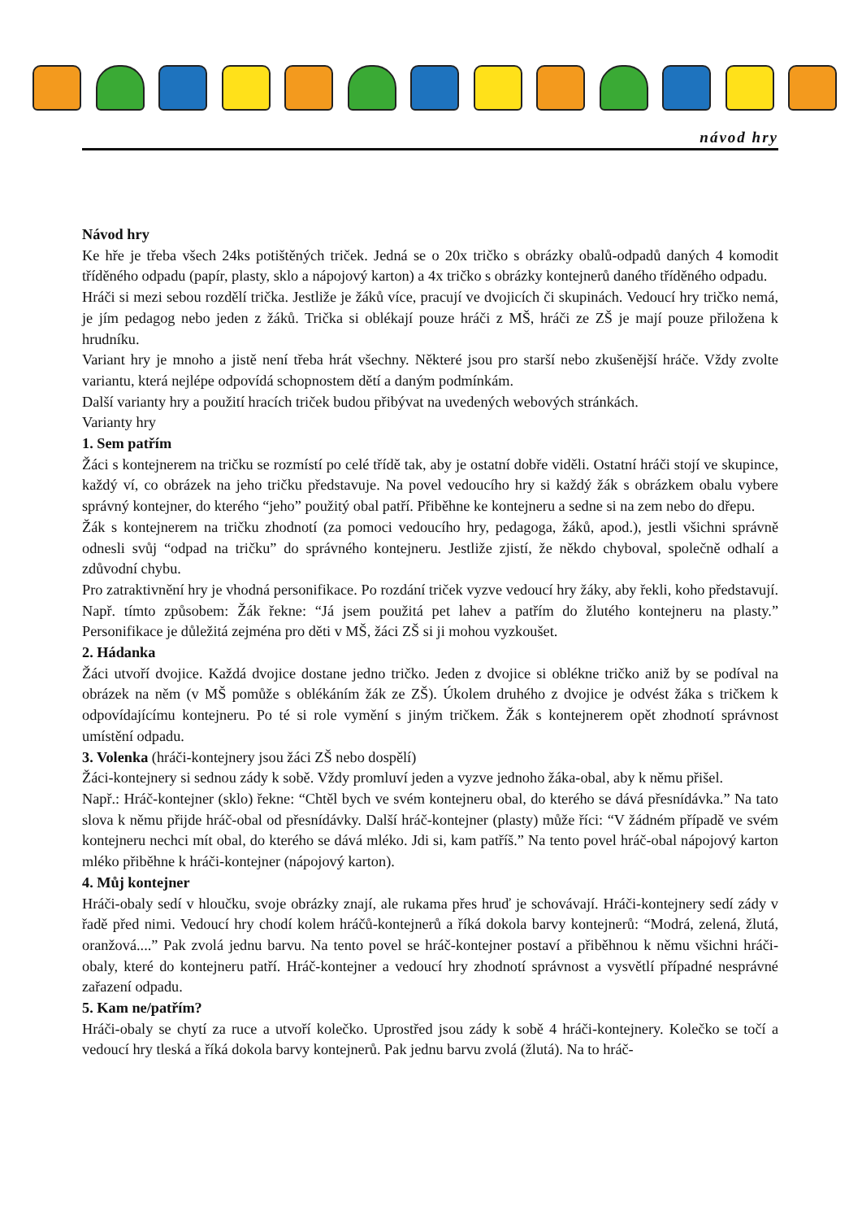návod hry
Návod hry
Ke hře je třeba všech 24ks potištěných triček. Jedná se o 20x tričko s obrázky obalů-odpadů daných 4 komodit tříděného odpadu (papír, plasty, sklo a nápojový karton) a 4x tričko s obrázky kontejnerů daného tříděného odpadu.
Hráči si mezi sebou rozdělí trička. Jestliže je žáků více, pracují ve dvojicích či skupinách. Vedoucí hry tričko nemá, je jím pedagog nebo jeden z žáků. Trička si oblékají pouze hráči z MŠ, hráči ze ZŠ je mají pouze přiložena k hrudníku.
Variant hry je mnoho a jistě není třeba hrát všechny. Některé jsou pro starší nebo zkušenější hráče. Vždy zvolte variantu, která nejlépe odpovídá schopnostem dětí a daným podmínkám.
Další varianty hry a použití hracích triček budou přibývat na uvedených webových stránkách.
Varianty hry
1. Sem patřím
Žáci s kontejnerem na tričku se rozmístí po celé třídě tak, aby je ostatní dobře viděli. Ostatní hráči stojí ve skupince, každý ví, co obrázek na jeho tričku představuje. Na povel vedoucího hry si každý žák s obrázkem obalu vybere správný kontejner, do kterého “jeho” použitý obal patří. Přiběhne ke kontejneru a sedne si na zem nebo do dřepu.
Žák s kontejnerem na tričku zhodnotí (za pomoci vedoucího hry, pedagoga, žáků, apod.), jestli všichni správně odnesli svůj “odpad na tričku” do správného kontejneru. Jestliže zjistí, že někdo chyboval, společně odhalí a zdůvodní chybu.
Pro zatraktivnění hry je vhodná personifikace. Po rozdání triček vyzve vedoucí hry žáky, aby řekli, koho představují. Např. tímto způsobem: Žák řekne: “Já jsem použitá pet lahev a patřím do žlutého kontejneru na plasty.” Personifikace je důležitá zejména pro děti v MŠ, žáci ZŠ si ji mohou vyzkoušet.
2. Hádanka
Žáci utvoří dvojice. Každá dvojice dostane jedno tričko. Jeden z dvojice si oblékne tričko aniž by se podíval na obrázek na něm (v MŠ pomůže s oblékáním žák ze ZŠ). Úkolem druhého z dvojice je odvést žáka s tričkem k odpovídajícímu kontejneru. Po té si role vymění s jiným tričkem. Žák s kontejnerem opět zhodnotí správnost umístění odpadu.
3. Volenka (hráči-kontejnery jsou žáci ZŠ nebo dospělí)
Žáci-kontejnery si sednou zády k sobě. Vždy promluví jeden a vyzve jednoho žáka-obal, aby k němu přišel.
Např.: Hráč-kontejner (sklo) řekne: “Chtěl bych ve svém kontejneru obal, do kterého se dává přesnídávka.” Na tato slova k němu přijde hráč-obal od přesnídávky. Další hráč-kontejner (plasty) může říci: “V žádném případě ve svém kontejneru nechci mít obal, do kterého se dává mléko. Jdi si, kam patříš.” Na tento povel hráč-obal nápojový karton mléko přiběhne k hráči-kontejner (nápojový karton).
4. Můj kontejner
Hráči-obaly sedí v hloučku, svoje obrázky znají, ale rukama přes hruď je schovávají. Hráči-kontejnery sedí zády v řadě před nimi. Vedoucí hry chodí kolem hráčů-kontejnerů a říká dokola barvy kontejnerů: “Modrá, zelená, žlutá, oranžová....” Pak zvolá jednu barvu. Na tento povel se hráč-kontejner postaví a přiběhnou k němu všichni hráči-obaly, které do kontejneru patří. Hráč-kontejner a vedoucí hry zhodnotí správnost a vysvětlí případné nesprávné zařazení odpadu.
5. Kam ne/patřím?
Hráči-obaly se chytí za ruce a utvoří kolečko. Uprostřed jsou zády k sobě 4 hráči-kontejnery. Kolečko se točí a vedoucí hry tleská a říká dokola barvy kontejnerů. Pak jednu barvu zvolá (žlutá). Na to hráč-